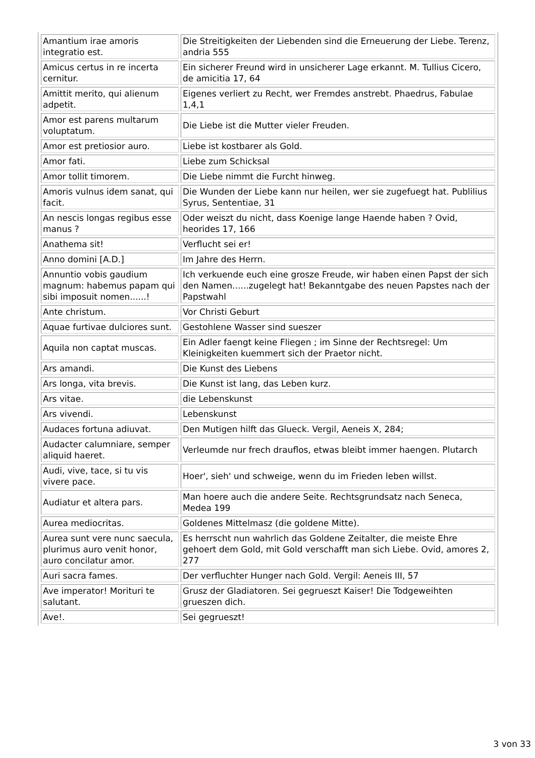| Amantium irae amoris integratio est. | Die Streitigkeiten der Liebenden sind die Erneuerung der Liebe. Terenz, andria 555 |
| Amicus certus in re incerta cernitur. | Ein sicherer Freund wird in unsicherer Lage erkannt. M. Tullius Cicero, de amicitia 17, 64 |
| Amittit merito, qui alienum adpetit. | Eigenes verliert zu Recht, wer Fremdes anstrebt. Phaedrus, Fabulae 1,4,1 |
| Amor est parens multarum voluptatum. | Die Liebe ist die Mutter vieler Freuden. |
| Amor est pretiosior auro. | Liebe ist kostbarer als Gold. |
| Amor fati. | Liebe zum Schicksal |
| Amor tollit timorem. | Die Liebe nimmt die Furcht hinweg. |
| Amoris vulnus idem sanat, qui facit. | Die Wunden der Liebe kann nur heilen, wer sie zugefuegt hat. Publilius Syrus, Sententiae, 31 |
| An nescis longas regibus esse manus ? | Oder weiszt du nicht, dass Koenige lange Haende haben ? Ovid, heorides 17, 166 |
| Anathema sit! | Verflucht sei er! |
| Anno domini [A.D.] | Im Jahre des Herrn. |
| Annuntio vobis gaudium magnum: habemus papam qui sibi imposuit nomen......! | Ich verkuende euch eine grosze Freude, wir haben einen Papst der sich den Namen......zugelegt hat! Bekanntgabe des neuen Papstes nach der Papstwahl |
| Ante christum. | Vor Christi Geburt |
| Aquae furtivae dulciores sunt. | Gestohlene Wasser sind sueszer |
| Aquila non captat muscas. | Ein Adler faengt keine Fliegen ; im Sinne der Rechtsregel: Um Kleinigkeiten kuemmert sich der Praetor nicht. |
| Ars amandi. | Die Kunst des Liebens |
| Ars longa, vita brevis. | Die Kunst ist lang, das Leben kurz. |
| Ars vitae. | die Lebenskunst |
| Ars vivendi. | Lebenskunst |
| Audaces fortuna adiuvat. | Den Mutigen hilft das Glueck. Vergil, Aeneis X, 284; |
| Audacter calumniare, semper aliquid haeret. | Verleumde nur frech drauflos, etwas bleibt immer haengen. Plutarch |
| Audi, vive, tace, si tu vis vivere pace. | Hoer', sieh' und schweige, wenn du im Frieden leben willst. |
| Audiatur et altera pars. | Man hoere auch die andere Seite. Rechtsgrundsatz nach Seneca, Medea 199 |
| Aurea mediocritas. | Goldenes Mittelmasz (die goldene Mitte). |
| Aurea sunt vere nunc saecula, plurimus auro venit honor, auro concilatur amor. | Es herrscht nun wahrlich das Goldene Zeitalter, die meiste Ehre gehoert dem Gold, mit Gold verschafft man sich Liebe. Ovid, amores 2, 277 |
| Auri sacra fames. | Der verfluchter Hunger nach Gold. Vergil: Aeneis III, 57 |
| Ave imperator! Morituri te salutant. | Grusz der Gladiatoren. Sei gegrueszt Kaiser! Die Todgeweihten grueszen dich. |
| Ave!. | Sei gegrueszt! |
3 von 33